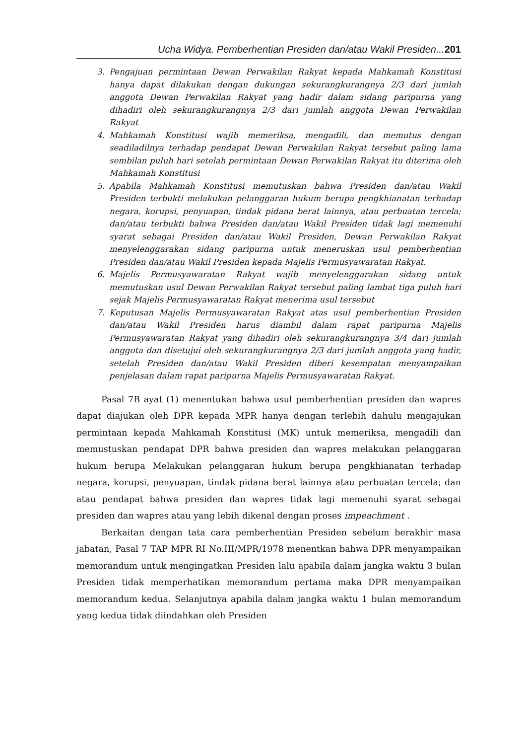Ucha Widya. Pemberhentian Presiden dan/atau Wakil Presiden...201
3. Pengajuan permintaan Dewan Perwakilan Rakyat kepada Mahkamah Konstitusi hanya dapat dilakukan dengan dukungan sekurangkurangnya 2/3 dari jumlah anggota Dewan Perwakilan Rakyat yang hadir dalam sidang paripurna yang dihadiri oleh sekurangkurangnya 2/3 dari jumlah anggota Dewan Perwakilan Rakyat
4. Mahkamah Konstitusi wajib memeriksa, mengadili, dan memutus dengan seadiladilnya terhadap pendapat Dewan Perwakilan Rakyat tersebut paling lama sembilan puluh hari setelah permintaan Dewan Perwakilan Rakyat itu diterima oleh Mahkamah Konstitusi
5. Apabila Mahkamah Konstitusi memutuskan bahwa Presiden dan/atau Wakil Presiden terbukti melakukan pelanggaran hukum berupa pengkhianatan terhadap negara, korupsi, penyuapan, tindak pidana berat lainnya, atau perbuatan tercela; dan/atau terbukti bahwa Presiden dan/atau Wakil Presiden tidak lagi memenuhi syarat sebagai Presiden dan/atau Wakil Presiden, Dewan Perwakilan Rakyat menyelenggarakan sidang paripurna untuk meneruskan usul pemberhentian Presiden dan/atau Wakil Presiden kepada Majelis Permusyawaratan Rakyat.
6. Majelis Permusyawaratan Rakyat wajib menyelenggarakan sidang untuk memutuskan usul Dewan Perwakilan Rakyat tersebut paling lambat tiga puluh hari sejak Majelis Permusyawaratan Rakyat menerima usul tersebut
7. Keputusan Majelis Permusyawaratan Rakyat atas usul pemberhentian Presiden dan/atau Wakil Presiden harus diambil dalam rapat paripurna Majelis Permusyawaratan Rakyat yang dihadiri oleh sekurangkurangnya 3/4 dari jumlah anggota dan disetujui oleh sekurangkurangnya 2/3 dari jumlah anggota yang hadir, setelah Presiden dan/atau Wakil Presiden diberi kesempatan menyampaikan penjelasan dalam rapat paripurna Majelis Permusyawaratan Rakyat.
Pasal 7B ayat (1) menentukan bahwa usul pemberhentian presiden dan wapres dapat diajukan oleh DPR kepada MPR hanya dengan terlebih dahulu mengajukan permintaan kepada Mahkamah Konstitusi (MK) untuk memeriksa, mengadili dan memustuskan pendapat DPR bahwa presiden dan wapres melakukan pelanggaran hukum berupa Melakukan pelanggaran hukum berupa pengkhianatan terhadap negara, korupsi, penyuapan, tindak pidana berat lainnya atau perbuatan tercela; dan atau pendapat bahwa presiden dan wapres tidak lagi memenuhi syarat sebagai presiden dan wapres atau yang lebih dikenal dengan proses impeachment .
Berkaitan dengan tata cara pemberhentian Presiden sebelum berakhir masa jabatan, Pasal 7 TAP MPR RI No.III/MPR/1978 menentkan bahwa DPR menyampaikan memorandum untuk mengingatkan Presiden lalu apabila dalam jangka waktu 3 bulan Presiden tidak memperhatikan memorandum pertama maka DPR menyampaikan memorandum kedua. Selanjutnya apabila dalam jangka waktu 1 bulan memorandum yang kedua tidak diindahkan oleh Presiden